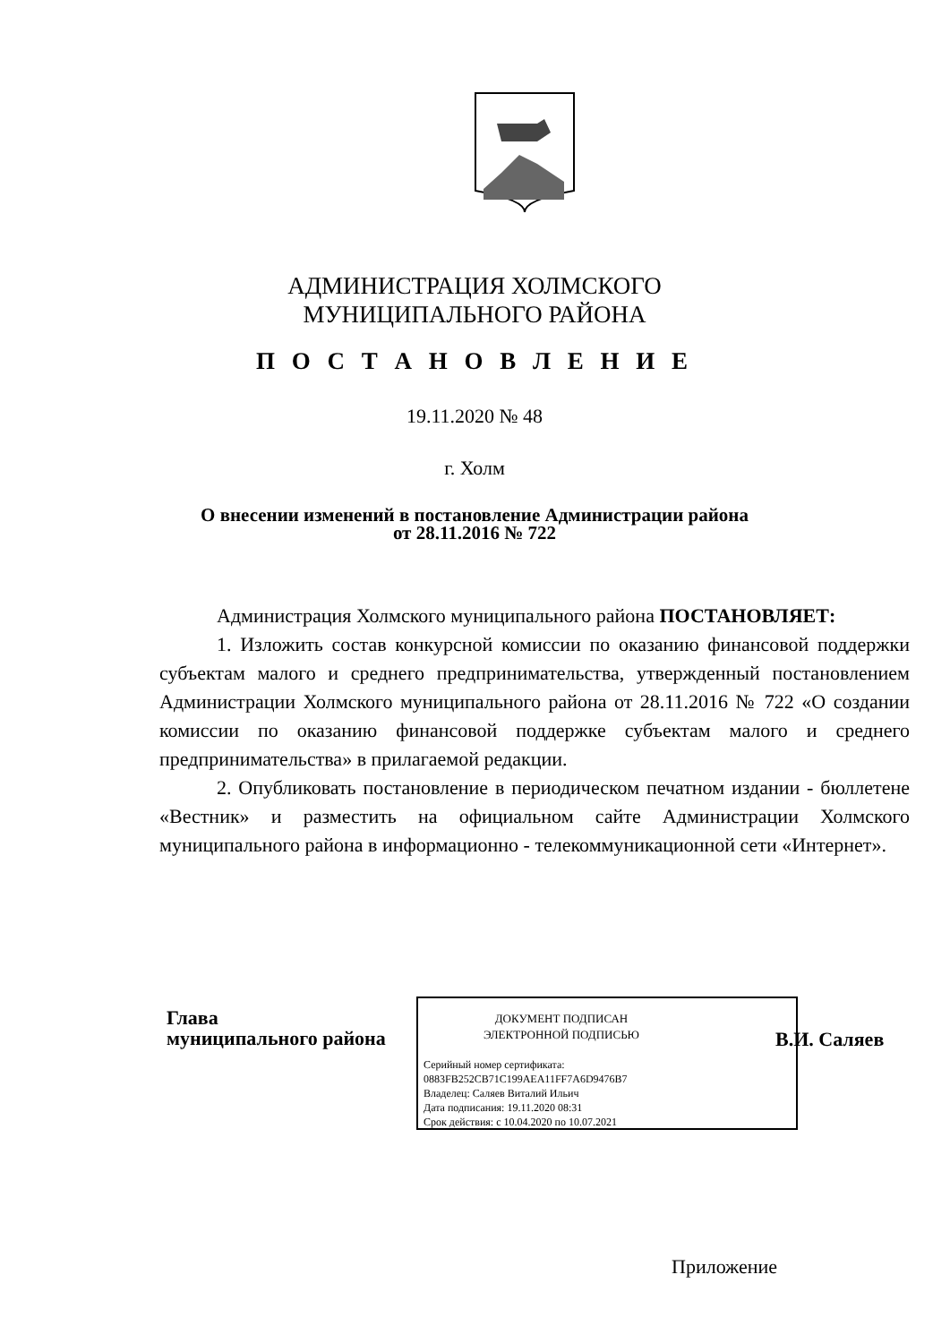АДМИНИСТРАЦИЯ ХОЛМСКОГО МУНИЦИПАЛЬНОГО РАЙОНА
П О С Т А Н О В Л Е Н И Е
19.11.2020 № 48
г. Холм
О внесении изменений в постановление Администрации района
от 28.11.2016 № 722
Администрация Холмского муниципального района ПОСТАНОВЛЯЕТ:
1. Изложить состав конкурсной комиссии по оказанию финансовой поддержки субъектам малого и среднего предпринимательства, утвержденный постановлением Администрации Холмского муниципального района от 28.11.2016 № 722 «О создании комиссии по оказанию финансовой поддержке субъектам малого и среднего предпринимательства» в прилагаемой редакции.
2. Опубликовать постановление в периодическом печатном издании - бюллетене «Вестник» и разместить на официальном сайте Администрации Холмского муниципального района в информационно - телекоммуникационной сети «Интернет».
Глава
муниципального района
ДОКУМЕНТ ПОДПИСАН
ЭЛЕКТРОННОЙ ПОДПИСЬЮ
Серийный номер сертификата:
0883FB252CB71C199AEA11FF7A6D9476B7
Владелец: Саляев Виталий Ильич
Дата подписания: 19.11.2020 08:31
Срок действия: с 10.04.2020 по 10.07.2021
В.И. Саляев
Приложение